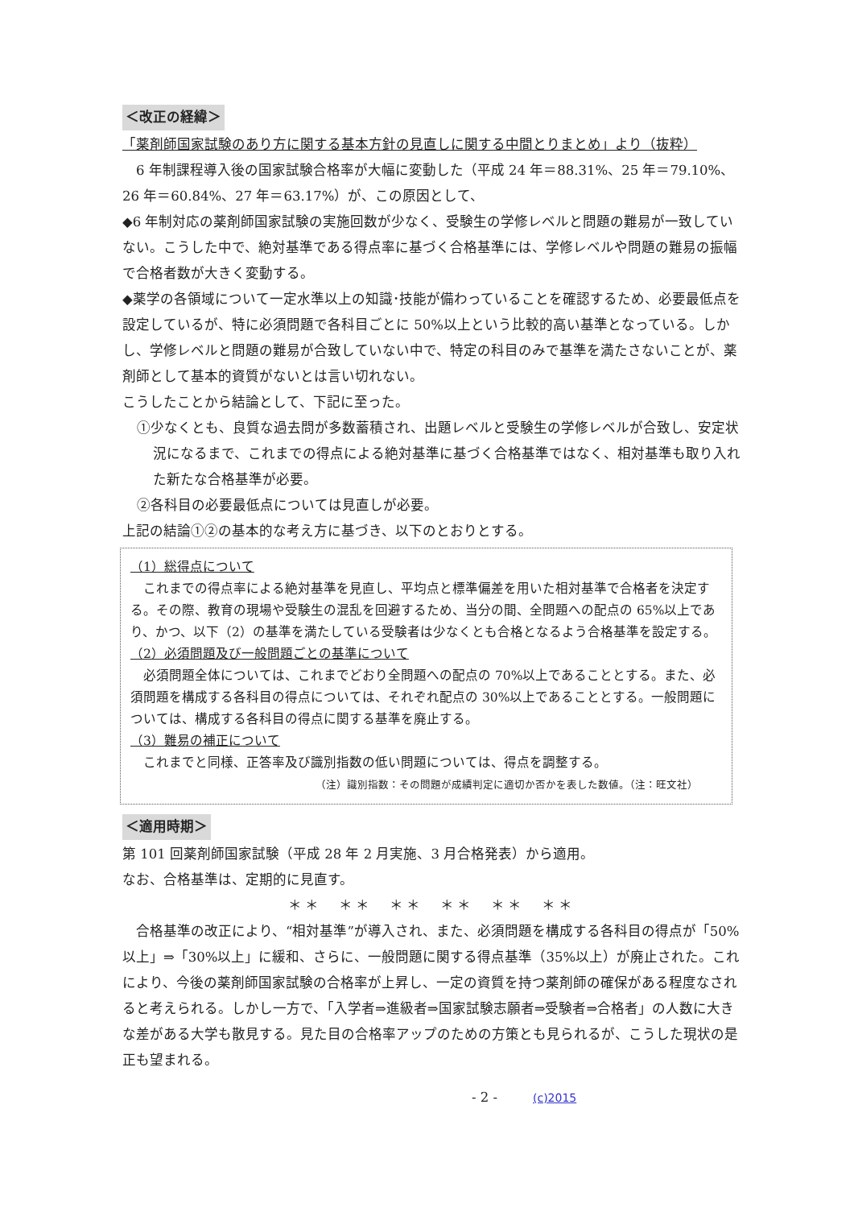＜改正の経緯＞
「薬剤師国家試験のあり方に関する基本方針の見直しに関する中間とりまとめ」より（抜粋）
　6 年制課程導入後の国家試験合格率が大幅に変動した（平成 24 年＝88.31%、25 年＝79.10%、26 年＝60.84%、27 年＝63.17%）が、この原因として、
◆6 年制対応の薬剤師国家試験の実施回数が少なく、受験生の学修レベルと問題の難易が一致していない。こうした中で、絶対基準である得点率に基づく合格基準には、学修レベルや問題の難易の振幅で合格者数が大きく変動する。
◆薬学の各領域について一定水準以上の知識･技能が備わっていることを確認するため、必要最低点を設定しているが、特に必須問題で各科目ごとに 50%以上という比較的高い基準となっている。しかし、学修レベルと問題の難易が合致していない中で、特定の科目のみで基準を満たさないことが、薬剤師として基本的資質がないとは言い切れない。
こうしたことから結論として、下記に至った。
①少なくとも、良質な過去問が多数蓄積され、出題レベルと受験生の学修レベルが合致し、安定状況になるまで、これまでの得点による絶対基準に基づく合格基準ではなく、相対基準も取り入れた新たな合格基準が必要。
②各科目の必要最低点については見直しが必要。
上記の結論①②の基本的な考え方に基づき、以下のとおりとする。
（1）総得点について
　これまでの得点率による絶対基準を見直し、平均点と標準偏差を用いた相対基準で合格者を決定する。その際、教育の現場や受験生の混乱を回避するため、当分の間、全問題への配点の 65%以上であり、かつ、以下（2）の基準を満たしている受験者は少なくとも合格となるよう合格基準を設定する。
（2）必須問題及び一般問題ごとの基準について
　必須問題全体については、これまでどおり全問題への配点の 70%以上であることとする。また、必須問題を構成する各科目の得点については、それぞれ配点の 30%以上であることとする。一般問題については、構成する各科目の得点に関する基準を廃止する。
（3）難易の補正について
　これまでと同様、正答率及び識別指数の低い問題については、得点を調整する。
（注）識別指数：その問題が成績判定に適切か否かを表した数値。（注：旺文社）
＜適用時期＞
第 101 回薬剤師国家試験（平成 28 年 2 月実施、3 月合格発表）から適用。
なお、合格基準は、定期的に見直す。
＊＊　＊＊　＊＊　＊＊　＊＊　＊＊
　合格基準の改正により、“相対基準”が導入され、また、必須問題を構成する各科目の得点が「50%以上」⇒「30%以上」に緩和、さらに、一般問題に関する得点基準（35%以上）が廃止された。これにより、今後の薬剤師国家試験の合格率が上昇し、一定の資質を持つ薬剤師の確保がある程度なされると考えられる。しかし一方で、「入学者⇒進級者⇒国家試験志願者⇒受験者⇒合格者」の人数に大きな差がある大学も散見する。見た目の合格率アップのための方策とも見られるが、こうした現状の是正も望まれる。
- 2 - (c)2015